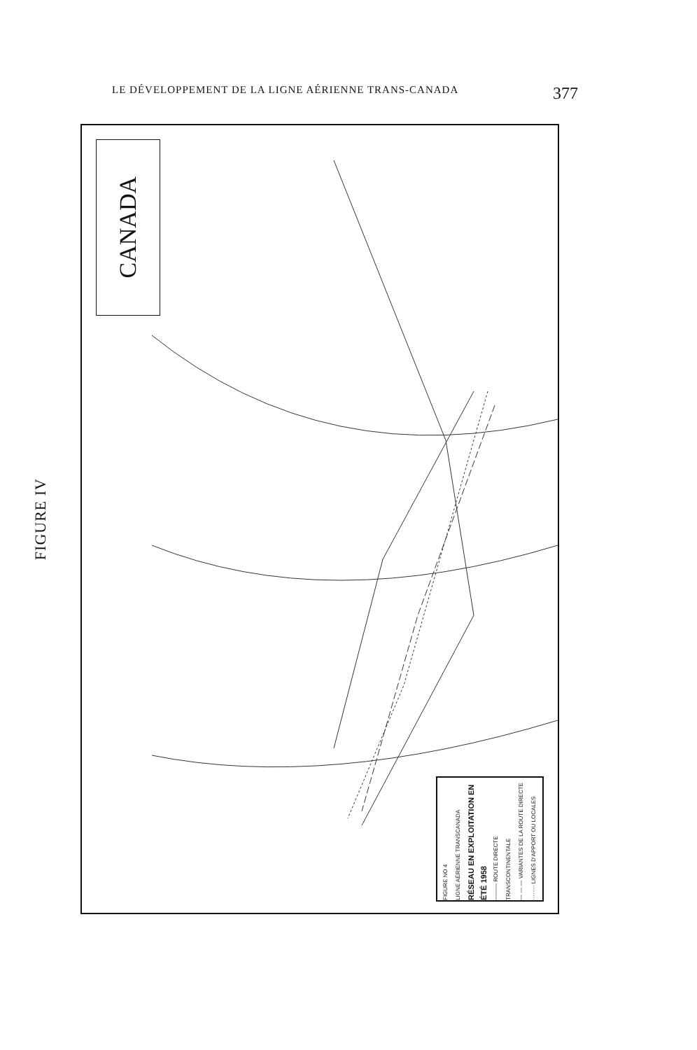LE DÉVELOPPEMENT DE LA LIGNE AÉRIENNE TRANS-CANADA 377
FIGURE IV
CANADA
FIGURE NO 4
LIGNE AÉRIENNE TRANSCANADA
RÉSEAU EN EXPLOITATION EN ÉTÉ 1958
——— ROUTE DIRECTE TRANSCONTINENTALE
— — — VARIANTES DE LA ROUTE DIRECTE
········ LIGNES D'APPORT OU LOCALES